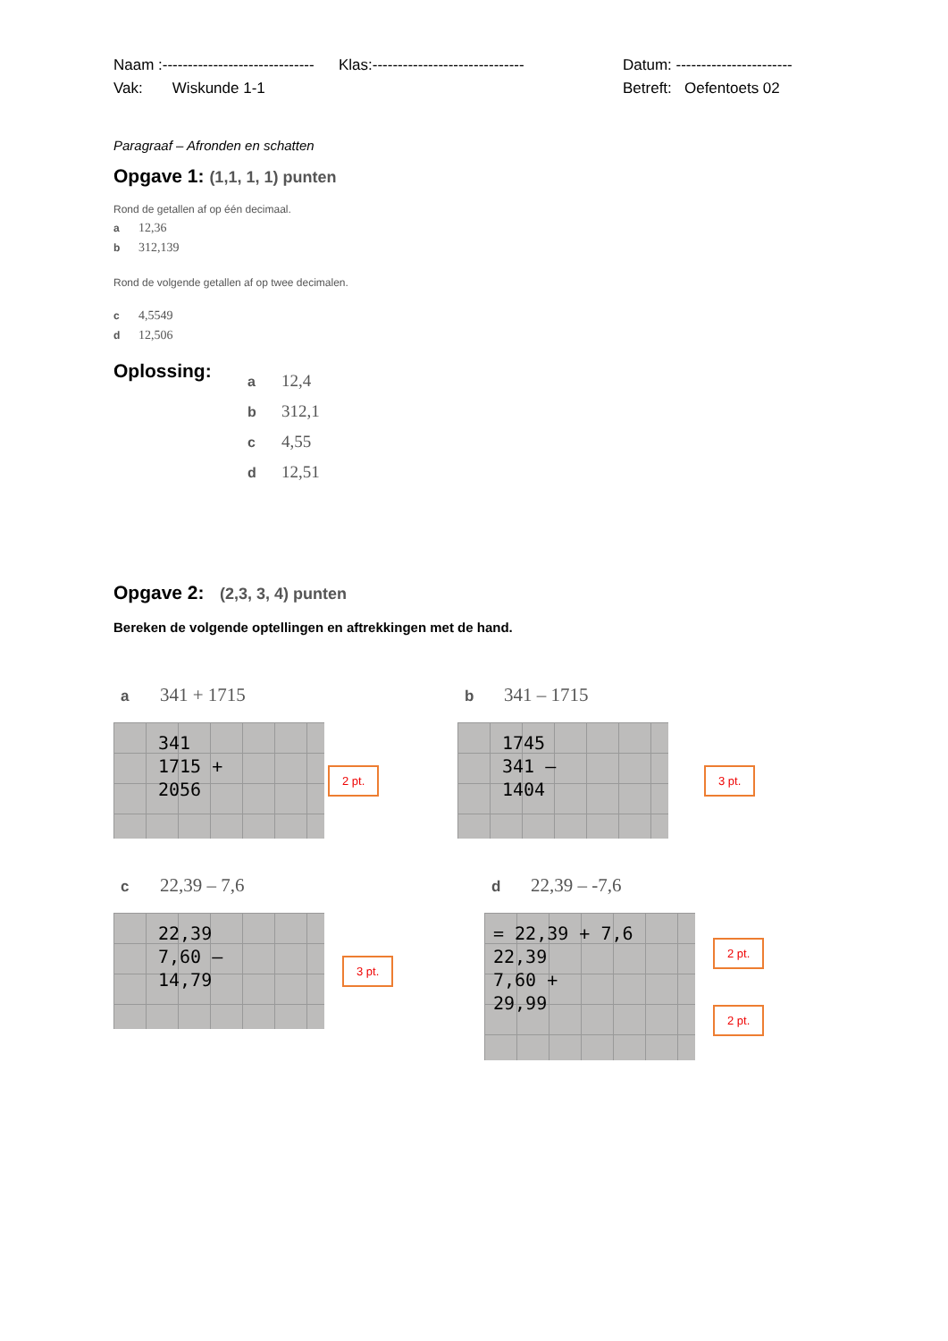Naam :------------------------------ Klas:------------------------------ Datum: -----------------------
Vak: Wiskunde 1-1 Betreft: Oefentoets 02
Paragraaf – Afronden en schatten
Opgave 1: (1,1, 1, 1) punten
Rond de getallen af op één decimaal.
a 12,36
b 312,139
Rond de volgende getallen af op twee decimalen.
c 4,5549
d 12,506
Oplossing:
a 12,4
b 312,1
c 4,55
d 12,51
Opgave 2: (2,3, 3, 4) punten
Bereken de volgende optellingen en aftrekkingen met de hand.
a 341 + 1715
341
1715 +
2056
2 pt.
b 341 – 1715
1745
341 –
1404
3 pt.
c 22,39 – 7,6
22,39
7,60 –
14,79
3 pt.
d 22,39 – -7,6
= 22,39 + 7,6
22,39
7,60 +
29,99
2 pt.
2 pt.